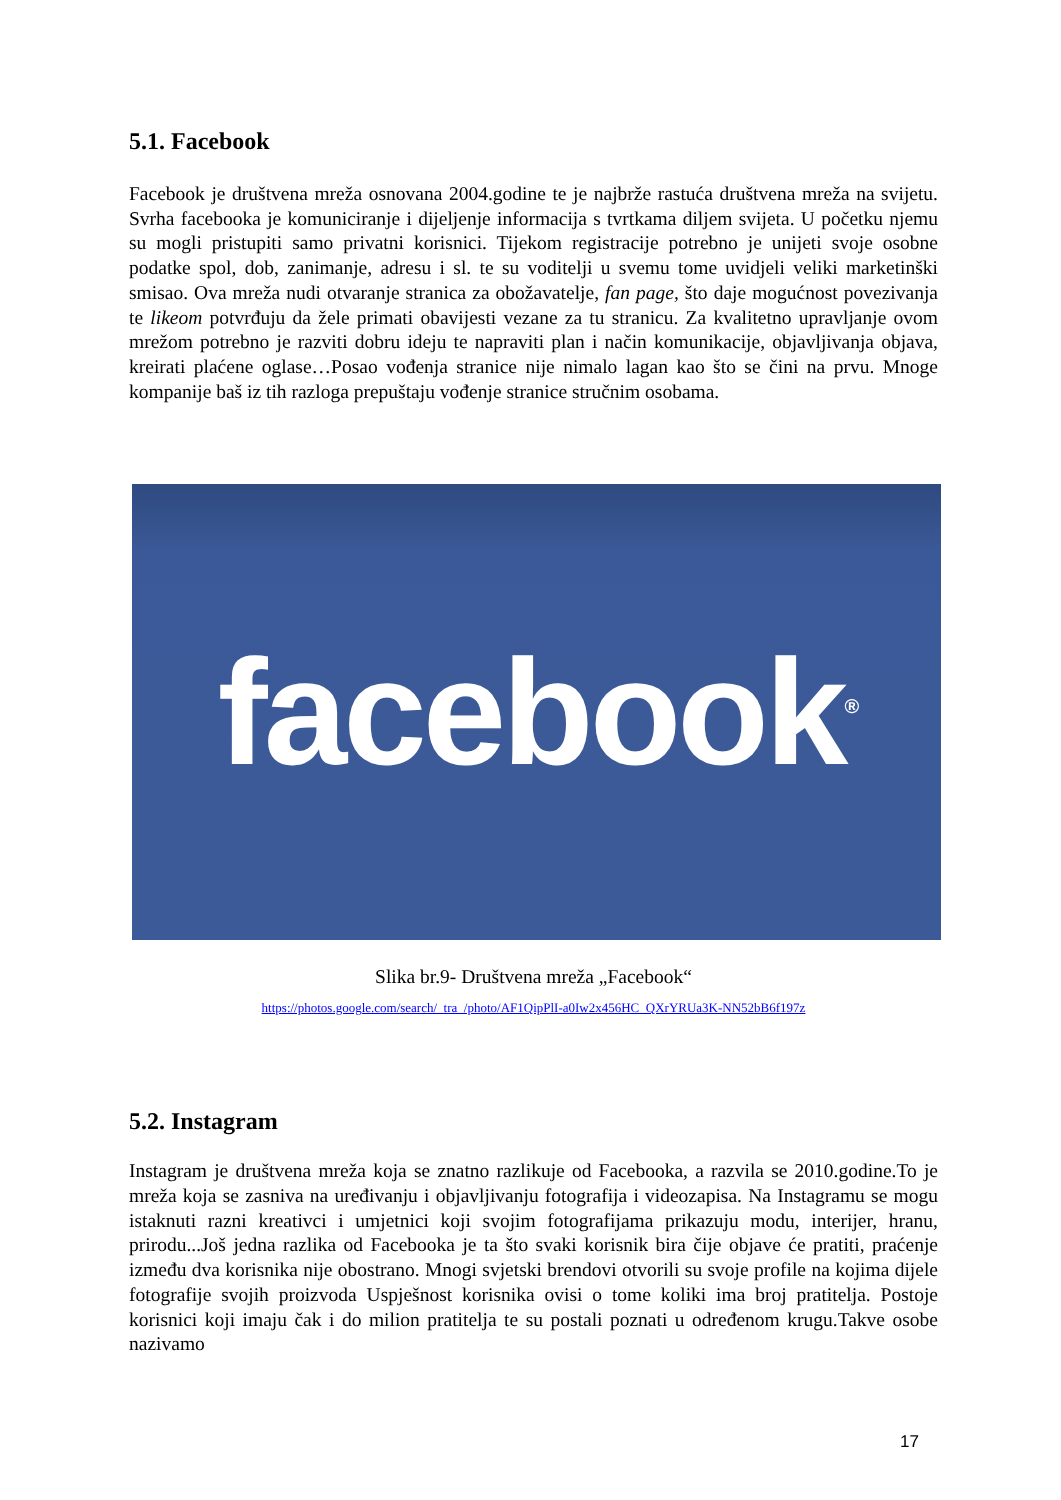5.1. Facebook
Facebook je društvena mreža osnovana 2004.godine te je najbrže rastuća društvena mreža na svijetu. Svrha facebooka je komuniciranje i dijeljenje informacija s tvrtkama diljem svijeta. U početku njemu su mogli pristupiti samo privatni korisnici. Tijekom registracije potrebno je unijeti svoje osobne podatke spol, dob, zanimanje, adresu i sl. te su voditelji u svemu tome uvidjeli veliki marketinški smisao. Ova mreža nudi otvaranje stranica za obožavatelje, fan page, što daje mogućnost povezivanja te likeom potvrđuju da žele primati obavijesti vezane za tu stranicu. Za kvalitetno upravljanje ovom mrežom potrebno je razviti dobru ideju te napraviti plan i način komunikacije, objavljivanja objava, kreirati plaćene oglase…Posao vođenja stranice nije nimalo lagan kao što se čini na prvu. Mnoge kompanije baš iz tih razloga prepuštaju vođenje stranice stručnim osobama.
facebook<sup>®</sup>
Slika br.9- Društvena mreža „Facebook“
https://photos.google.com/search/_tra_/photo/AF1QipPlI-a0Iw2x456HC_QXrYRUa3K-NN52bB6f197z
5.2. Instagram
Instagram je društvena mreža koja se znatno razlikuje od Facebooka, a razvila se 2010.godine.To je mreža koja se zasniva na uređivanju i objavljivanju fotografija i videozapisa. Na Instagramu se mogu istaknuti razni kreativci i umjetnici koji svojim fotografijama prikazuju modu, interijer, hranu, prirodu...Još jedna razlika od Facebooka je ta što svaki korisnik bira čije objave će pratiti, praćenje između dva korisnika nije obostrano. Mnogi svjetski brendovi otvorili su svoje profile na kojima dijele fotografije svojih proizvoda Uspješnost korisnika ovisi o tome koliki ima broj pratitelja. Postoje korisnici koji imaju čak i do milion pratitelja te su postali poznati u određenom krugu.Takve osobe nazivamo
17